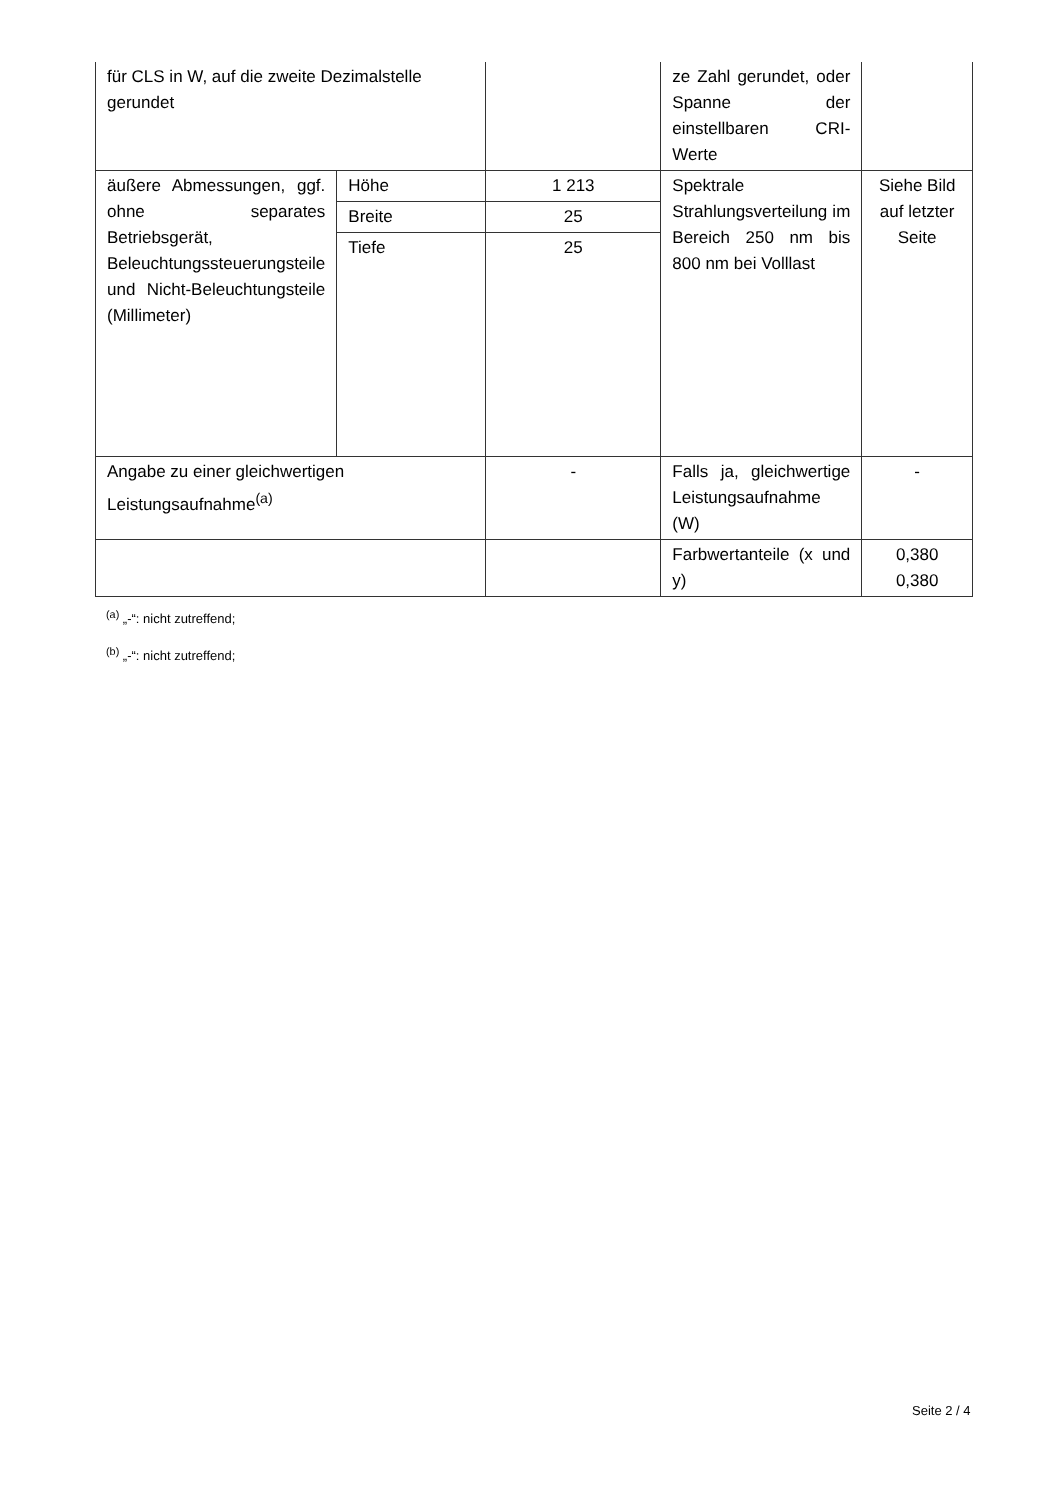| für CLS in W, auf die zweite Dezimalstelle gerundet | | | ze Zahl gerundet, oder Spanne der einstellbaren CRI-Werte | |
| äußere Abmessungen, ggf. ohne separates Betriebsgerät, Beleuchtungssteuerungsteile und Nicht-Beleuchtungsteile (Millimeter) | Höhe | 1 213 | Spektrale Strahlungsverteilung im Bereich 250 nm bis 800 nm bei Volllast | Siehe Bild auf letzter Seite |
| | Breite | 25 | | |
| | Tiefe | 25 | | |
| Angabe zu einer gleichwertigen Leistungsaufnahme<sup>(a)</sup> | | - | Falls ja, gleichwertige Leistungsaufnahme (W) | - |
| | | | Farbwertanteile (x und y) | 0,380 0,380 |
<sup>(a)</sup> „-“: nicht zutreffend;
<sup>(b)</sup> „-“: nicht zutreffend;
Seite 2 / 4